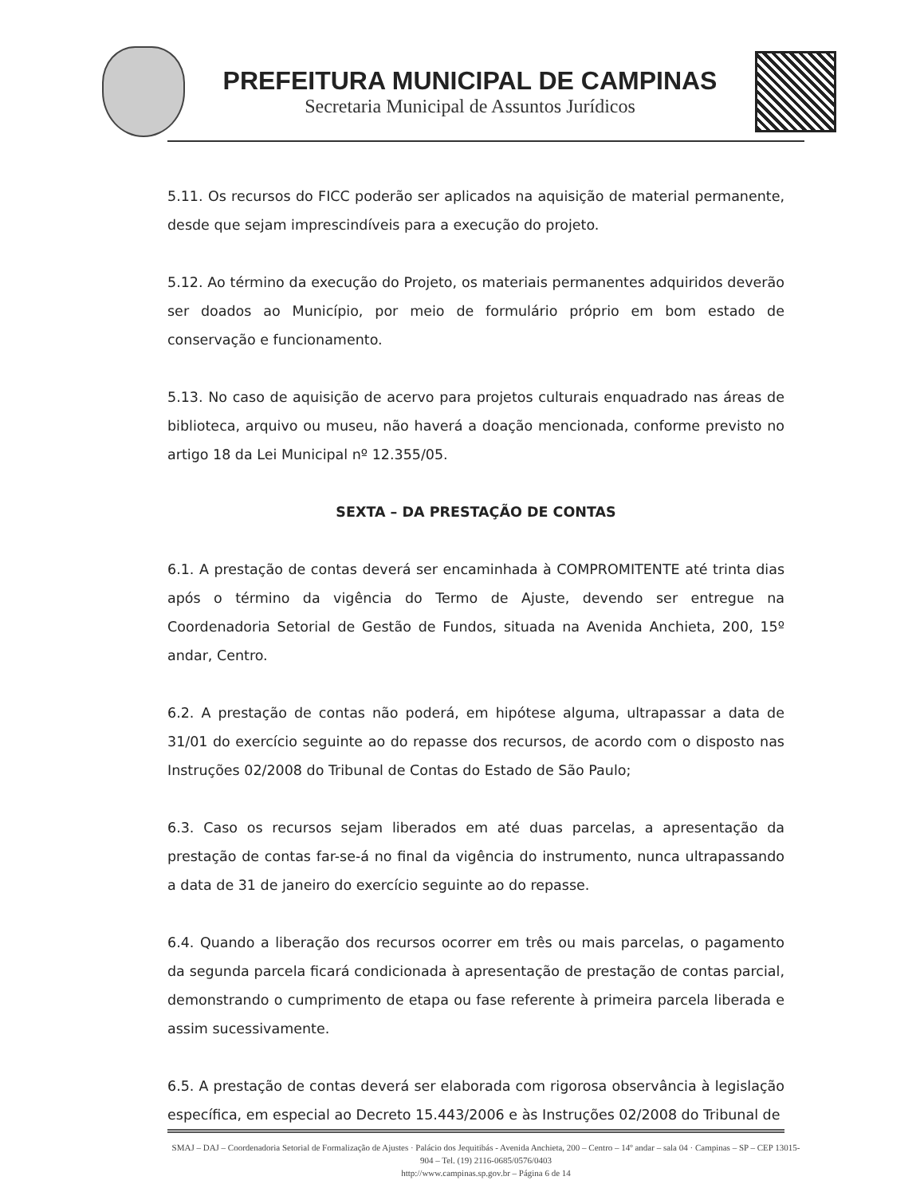PREFEITURA MUNICIPAL DE CAMPINAS
Secretaria Municipal de Assuntos Jurídicos
5.11. Os recursos do FICC poderão ser aplicados na aquisição de material permanente, desde que sejam imprescindíveis para a execução do projeto.
5.12. Ao término da execução do Projeto, os materiais permanentes adquiridos deverão ser doados ao Município, por meio de formulário próprio em bom estado de conservação e funcionamento.
5.13. No caso de aquisição de acervo para projetos culturais enquadrado nas áreas de biblioteca, arquivo ou museu, não haverá a doação mencionada, conforme previsto no artigo 18 da Lei Municipal nº 12.355/05.
SEXTA – DA PRESTAÇÃO DE CONTAS
6.1. A prestação de contas deverá ser encaminhada à COMPROMITENTE até trinta dias após o término da vigência do Termo de Ajuste, devendo ser entregue na Coordenadoria Setorial de Gestão de Fundos, situada na Avenida Anchieta, 200, 15º andar, Centro.
6.2. A prestação de contas não poderá, em hipótese alguma, ultrapassar a data de 31/01 do exercício seguinte ao do repasse dos recursos, de acordo com o disposto nas Instruções 02/2008 do Tribunal de Contas do Estado de São Paulo;
6.3. Caso os recursos sejam liberados em até duas parcelas, a apresentação da prestação de contas far-se-á no final da vigência do instrumento, nunca ultrapassando a data de 31 de janeiro do exercício seguinte ao do repasse.
6.4. Quando a liberação dos recursos ocorrer em três ou mais parcelas, o pagamento da segunda parcela ficará condicionada à apresentação de prestação de contas parcial, demonstrando o cumprimento de etapa ou fase referente à primeira parcela liberada e assim sucessivamente.
6.5. A prestação de contas deverá ser elaborada com rigorosa observância à legislação específica, em especial ao Decreto 15.443/2006 e às Instruções 02/2008 do Tribunal de
SMAJ – DAJ – Coordenadoria Setorial de Formalização de Ajustes · Palácio dos Jequitibás - Avenida Anchieta, 200 – Centro – 14º andar – sala 04 · Campinas – SP – CEP 13015-904 – Tel. (19) 2116-0685/0576/0403
http://www.campinas.sp.gov.br – Página 6 de 14